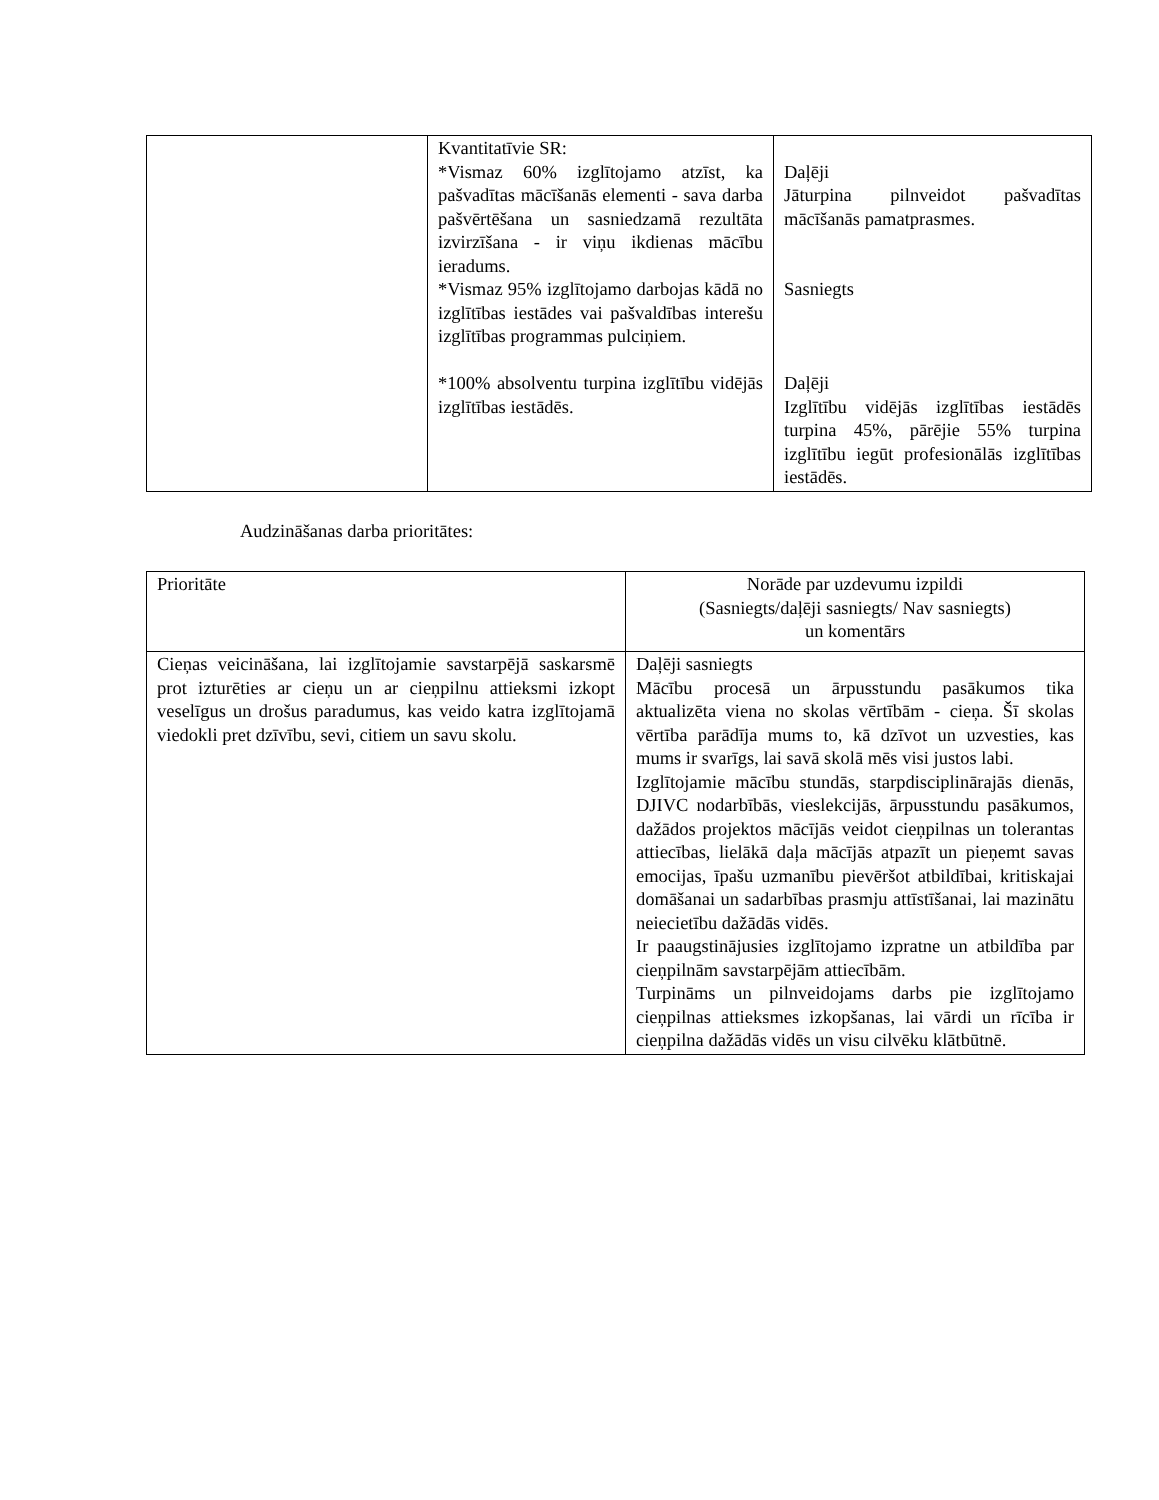| | Kvantitatīvie SR: *Vismaz 60% izglītojamo atzīst, ka pašvadītas mācīšanās elementi - sava darba pašvērtēšana un sasniedzamā rezultāta izvirzīšana - ir viņu ikdienas mācību ieradums. *Vismaz 95% izglītojamo darbojas kādā no izglītības iestādes vai pašvaldības interešu izglītības programmas pulciņiem. *100% absolventu turpina izglītību vidējās izglītības iestādēs. | Daļēji Jāturpina pilnveidot pašvadītas mācīšanās pamatprasmes. Sasniegts Daļēji Izglītību vidējās izglītības iestādēs turpina 45%, pārējie 55% turpina izglītību iegūt profesionālās izglītības iestādēs. |
Audzināšanas darba prioritātes:
| Prioritāte | Norāde par uzdevumu izpildi (Sasniegts/daļēji sasniegts/ Nav sasniegts) un komentārs |
| Cieņas veicināšana, lai izglītojamie savstarpējā saskarsmē prot izturēties ar cieņu un ar cieņpilnu attieksmi izkopt veselīgus un drošus paradumus, kas veido katra izglītojamā viedokli pret dzīvību, sevi, citiem un savu skolu. | Daļēji sasniegts Mācību procesā un ārpusstundu pasākumos tika aktualizēta viena no skolas vērtībām - cieņa. Šī skolas vērtība parādīja mums to, kā dzīvot un uzvesties, kas mums ir svarīgs, lai savā skolā mēs visi justos labi. Izglītojamie mācību stundās, starpdisciplinārajās dienās, DJIVC nodarbībās, vieslekcijās, ārpusstundu pasākumos, dažādos projektos mācījās veidot cieņpilnas un tolerantas attiecības, lielākā daļa mācījās atpazīt un pieņemt savas emocijas, īpašu uzmanību pievēršot atbildībai, kritiskajai domāšanai un sadarbības prasmju attīstīšanai, lai mazinātu neiecietību dažādās vidēs. Ir paaugstinājusies izglītojamo izpratne un atbildība par cieņpilnām savstarpējām attiecībām. Turpināms un pilnveidojams darbs pie izglītojamo cieņpilnas attieksmes izkopšanas, lai vārdi un rīcība ir cieņpilna dažādās vidēs un visu cilvēku klātbūtnē. |